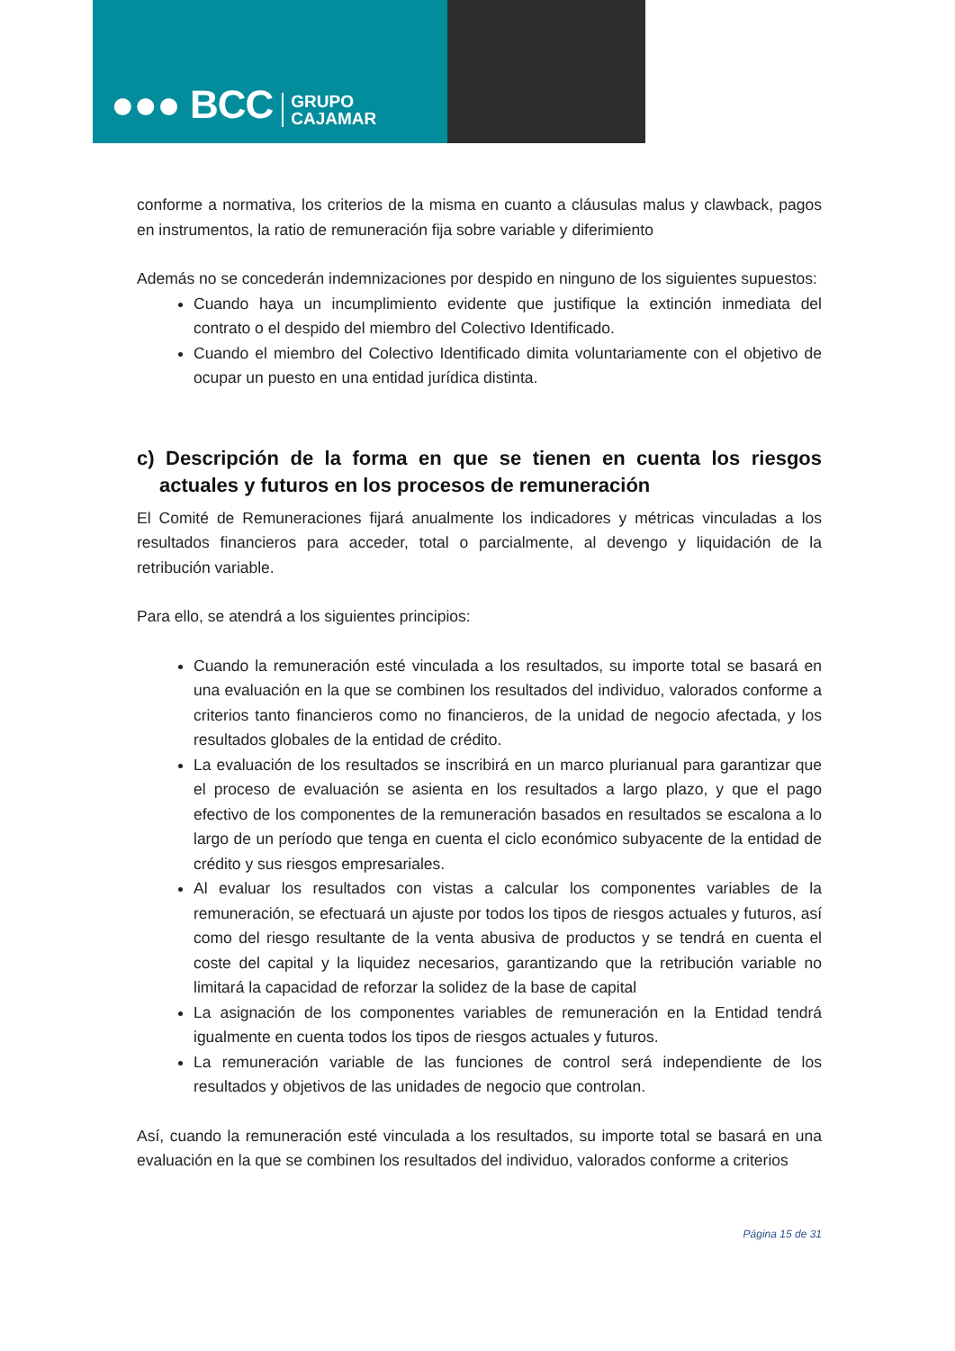●●● BCC GRUPO
CAJAMAR
conforme a normativa, los criterios de la misma en cuanto a cláusulas malus y clawback, pagos en instrumentos, la ratio de remuneración fija sobre variable y diferimiento
Además no se concederán indemnizaciones por despido en ninguno de los siguientes supuestos:
Cuando haya un incumplimiento evidente que justifique la extinción inmediata del contrato o el despido del miembro del Colectivo Identificado.
Cuando el miembro del Colectivo Identificado dimita voluntariamente con el objetivo de ocupar un puesto en una entidad jurídica distinta.
c) Descripción de la forma en que se tienen en cuenta los riesgos actuales y futuros en los procesos de remuneración
El Comité de Remuneraciones fijará anualmente los indicadores y métricas vinculadas a los resultados financieros para acceder, total o parcialmente, al devengo y liquidación de la retribución variable.
Para ello, se atendrá a los siguientes principios:
Cuando la remuneración esté vinculada a los resultados, su importe total se basará en una evaluación en la que se combinen los resultados del individuo, valorados conforme a criterios tanto financieros como no financieros, de la unidad de negocio afectada, y los resultados globales de la entidad de crédito.
La evaluación de los resultados se inscribirá en un marco plurianual para garantizar que el proceso de evaluación se asienta en los resultados a largo plazo, y que el pago efectivo de los componentes de la remuneración basados en resultados se escalona a lo largo de un período que tenga en cuenta el ciclo económico subyacente de la entidad de crédito y sus riesgos empresariales.
Al evaluar los resultados con vistas a calcular los componentes variables de la remuneración, se efectuará un ajuste por todos los tipos de riesgos actuales y futuros, así como del riesgo resultante de la venta abusiva de productos y se tendrá en cuenta el coste del capital y la liquidez necesarios, garantizando que la retribución variable no limitará la capacidad de reforzar la solidez de la base de capital
La asignación de los componentes variables de remuneración en la Entidad tendrá igualmente en cuenta todos los tipos de riesgos actuales y futuros.
La remuneración variable de las funciones de control será independiente de los resultados y objetivos de las unidades de negocio que controlan.
Así, cuando la remuneración esté vinculada a los resultados, su importe total se basará en una evaluación en la que se combinen los resultados del individuo, valorados conforme a criterios
Página 15 de 31